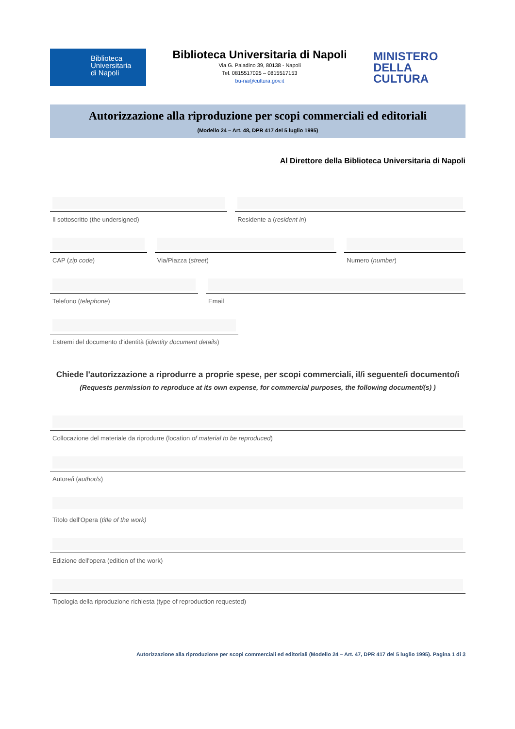Biblioteca
Universitaria
di Napoli
Biblioteca Universitaria di Napoli
Via G. Paladino 39, 80138 - Napoli
Tel. 0815517025 – 0815517153
bu-na@cultura.gov.it
MINISTERO
DELLA
CULTURA
Autorizzazione alla riproduzione per scopi commerciali ed editoriali
(Modello 24 – Art. 48, DPR 417 del 5 luglio 1995)
Al Direttore della Biblioteca Universitaria di Napoli
Il sottoscritto (the undersigned)
Residente a (resident in)
CAP (zip code) Via/Piazza (street) Numero (number)
Telefono (telephone) Email
Estremi del documento d'identità (identity document details)
Chiede l'autorizzazione a riprodurre a proprie spese, per scopi commerciali, il/i seguente/i documento/i
(Requests permission to reproduce at its own expense, for commercial purposes, the following document/(s) )
Collocazione del materiale da riprodurre (location of material to be reproduced)
Autore/i (author/s)
Titolo dell'Opera (title of the work)
Edizione dell'opera (edition of the work)
Tipologia della riproduzione richiesta (type of reproduction requested)
Autorizzazione alla riproduzione per scopi commerciali ed editoriali (Modello 24 – Art. 47, DPR 417 del 5 luglio 1995). Pagina 1 di 3